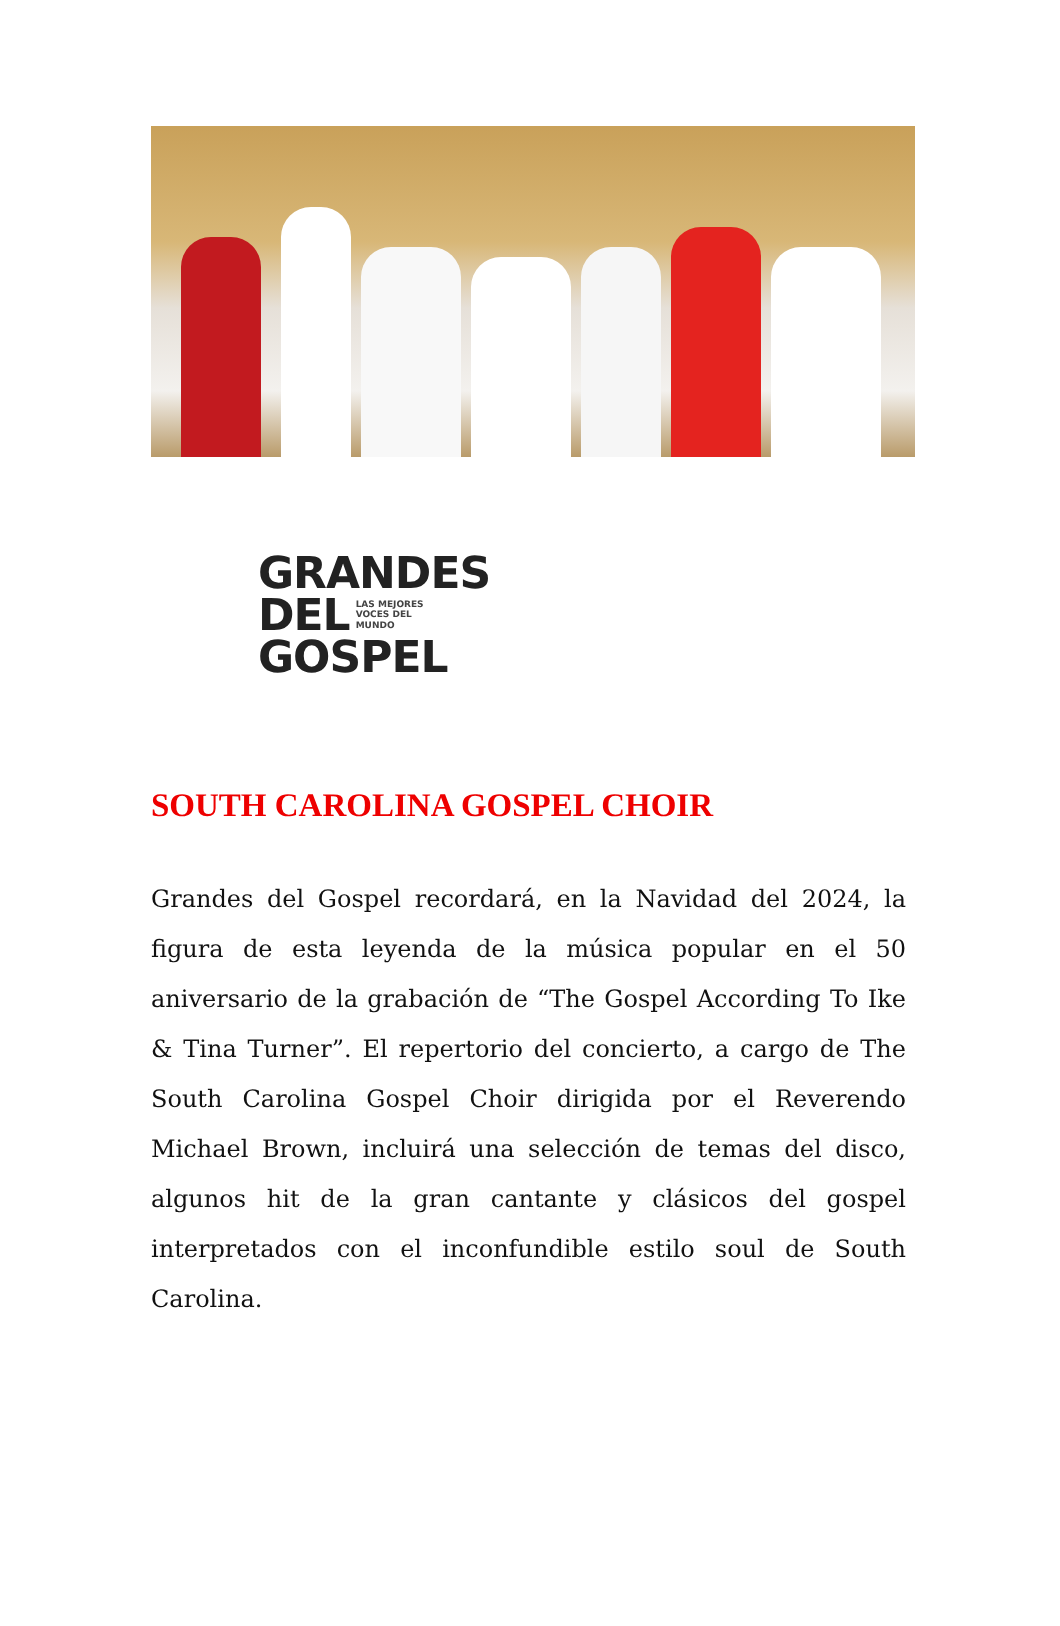GRANDES
DEL LAS MEJORES
VOCES DEL
MUNDO
GOSPEL
SOUTH CAROLINA GOSPEL CHOIR
Grandes del Gospel recordará, en la Navidad del 2024, la figura de esta leyenda de la música popular en el 50 aniversario de la grabación de “The Gospel According To Ike & Tina Turner”. El repertorio del concierto, a cargo de The South Carolina Gospel Choir dirigida por el Reverendo Michael Brown, incluirá una selección de temas del disco, algunos hit de la gran cantante y clásicos del gospel interpretados con el inconfundible estilo soul de South Carolina.